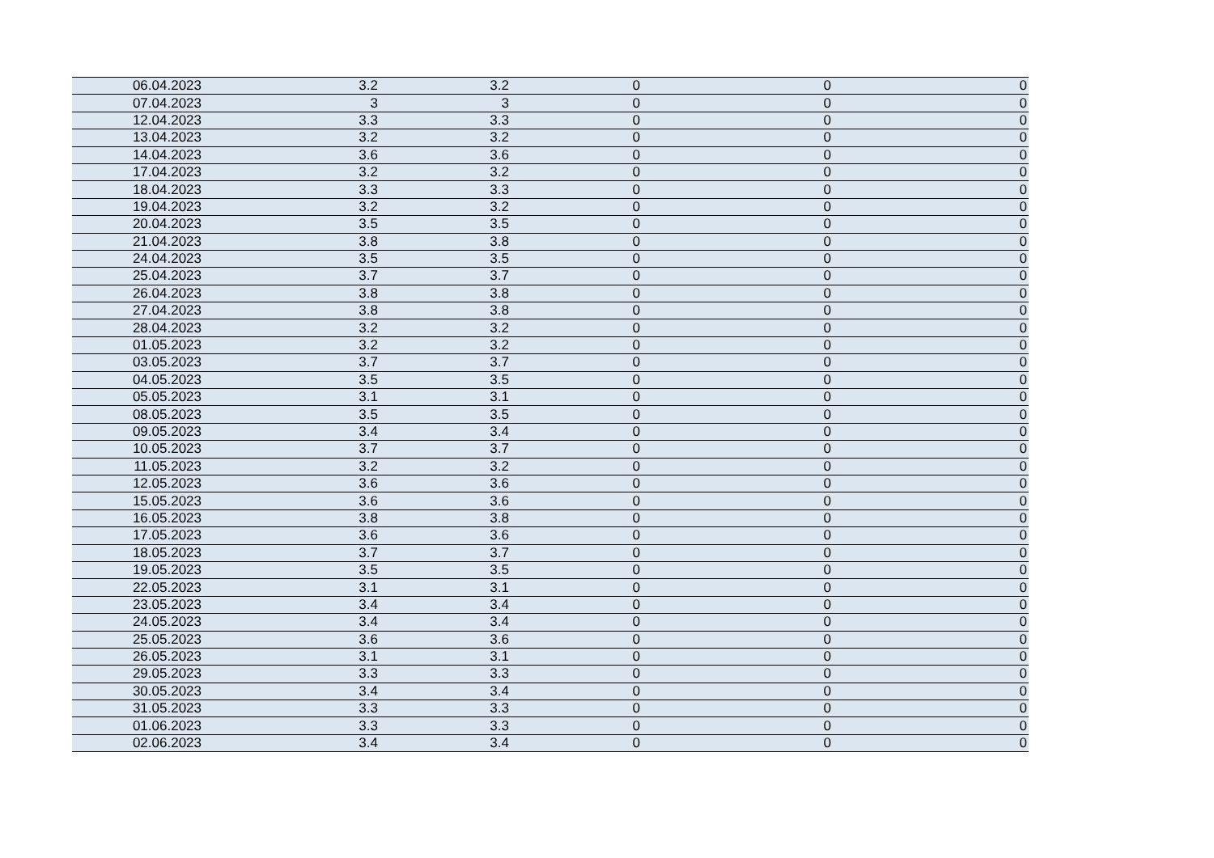| 06.04.2023 | 3.2 | 3.2 | 0 | 0 | 0 |
| 07.04.2023 | 3 | 3 | 0 | 0 | 0 |
| 12.04.2023 | 3.3 | 3.3 | 0 | 0 | 0 |
| 13.04.2023 | 3.2 | 3.2 | 0 | 0 | 0 |
| 14.04.2023 | 3.6 | 3.6 | 0 | 0 | 0 |
| 17.04.2023 | 3.2 | 3.2 | 0 | 0 | 0 |
| 18.04.2023 | 3.3 | 3.3 | 0 | 0 | 0 |
| 19.04.2023 | 3.2 | 3.2 | 0 | 0 | 0 |
| 20.04.2023 | 3.5 | 3.5 | 0 | 0 | 0 |
| 21.04.2023 | 3.8 | 3.8 | 0 | 0 | 0 |
| 24.04.2023 | 3.5 | 3.5 | 0 | 0 | 0 |
| 25.04.2023 | 3.7 | 3.7 | 0 | 0 | 0 |
| 26.04.2023 | 3.8 | 3.8 | 0 | 0 | 0 |
| 27.04.2023 | 3.8 | 3.8 | 0 | 0 | 0 |
| 28.04.2023 | 3.2 | 3.2 | 0 | 0 | 0 |
| 01.05.2023 | 3.2 | 3.2 | 0 | 0 | 0 |
| 03.05.2023 | 3.7 | 3.7 | 0 | 0 | 0 |
| 04.05.2023 | 3.5 | 3.5 | 0 | 0 | 0 |
| 05.05.2023 | 3.1 | 3.1 | 0 | 0 | 0 |
| 08.05.2023 | 3.5 | 3.5 | 0 | 0 | 0 |
| 09.05.2023 | 3.4 | 3.4 | 0 | 0 | 0 |
| 10.05.2023 | 3.7 | 3.7 | 0 | 0 | 0 |
| 11.05.2023 | 3.2 | 3.2 | 0 | 0 | 0 |
| 12.05.2023 | 3.6 | 3.6 | 0 | 0 | 0 |
| 15.05.2023 | 3.6 | 3.6 | 0 | 0 | 0 |
| 16.05.2023 | 3.8 | 3.8 | 0 | 0 | 0 |
| 17.05.2023 | 3.6 | 3.6 | 0 | 0 | 0 |
| 18.05.2023 | 3.7 | 3.7 | 0 | 0 | 0 |
| 19.05.2023 | 3.5 | 3.5 | 0 | 0 | 0 |
| 22.05.2023 | 3.1 | 3.1 | 0 | 0 | 0 |
| 23.05.2023 | 3.4 | 3.4 | 0 | 0 | 0 |
| 24.05.2023 | 3.4 | 3.4 | 0 | 0 | 0 |
| 25.05.2023 | 3.6 | 3.6 | 0 | 0 | 0 |
| 26.05.2023 | 3.1 | 3.1 | 0 | 0 | 0 |
| 29.05.2023 | 3.3 | 3.3 | 0 | 0 | 0 |
| 30.05.2023 | 3.4 | 3.4 | 0 | 0 | 0 |
| 31.05.2023 | 3.3 | 3.3 | 0 | 0 | 0 |
| 01.06.2023 | 3.3 | 3.3 | 0 | 0 | 0 |
| 02.06.2023 | 3.4 | 3.4 | 0 | 0 | 0 |